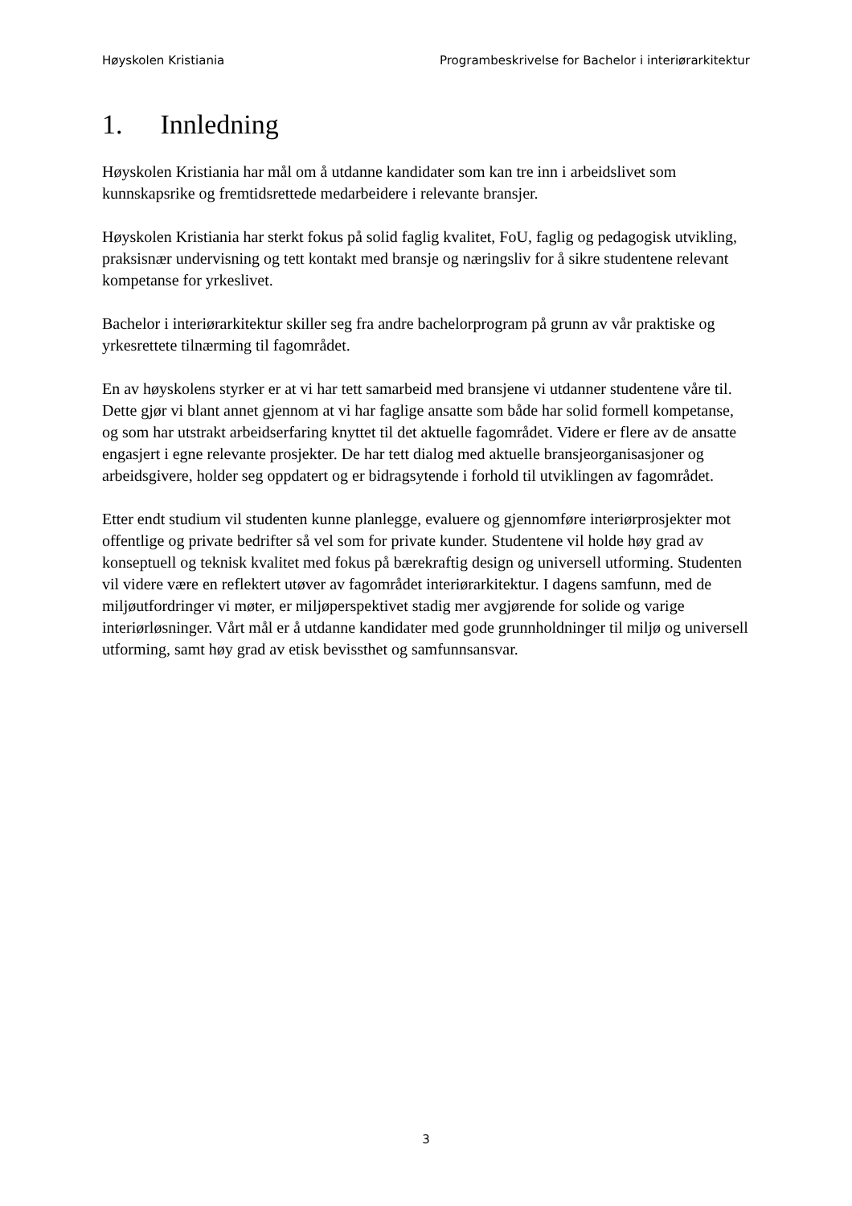Høyskolen Kristiania Programbeskrivelse for Bachelor i interiørarkitektur
1. Innledning
Høyskolen Kristiania har mål om å utdanne kandidater som kan tre inn i arbeidslivet som kunnskapsrike og fremtidsrettede medarbeidere i relevante bransjer.
Høyskolen Kristiania har sterkt fokus på solid faglig kvalitet, FoU, faglig og pedagogisk utvikling, praksisnær undervisning og tett kontakt med bransje og næringsliv for å sikre studentene relevant kompetanse for yrkeslivet.
Bachelor i interiørarkitektur skiller seg fra andre bachelorprogram på grunn av vår praktiske og yrkesrettete tilnærming til fagområdet.
En av høyskolens styrker er at vi har tett samarbeid med bransjene vi utdanner studentene våre til. Dette gjør vi blant annet gjennom at vi har faglige ansatte som både har solid formell kompetanse, og som har utstrakt arbeidserfaring knyttet til det aktuelle fagområdet. Videre er flere av de ansatte engasjert i egne relevante prosjekter. De har tett dialog med aktuelle bransjeorganisasjoner og arbeidsgivere, holder seg oppdatert og er bidragsytende i forhold til utviklingen av fagområdet.
Etter endt studium vil studenten kunne planlegge, evaluere og gjennomføre interiørprosjekter mot offentlige og private bedrifter så vel som for private kunder. Studentene vil holde høy grad av konseptuell og teknisk kvalitet med fokus på bærekraftig design og universell utforming. Studenten vil videre være en reflektert utøver av fagområdet interiørarkitektur. I dagens samfunn, med de miljøutfordringer vi møter, er miljøperspektivet stadig mer avgjørende for solide og varige interiørløsninger. Vårt mål er å utdanne kandidater med gode grunnholdninger til miljø og universell utforming, samt høy grad av etisk bevissthet og samfunnsansvar.
3